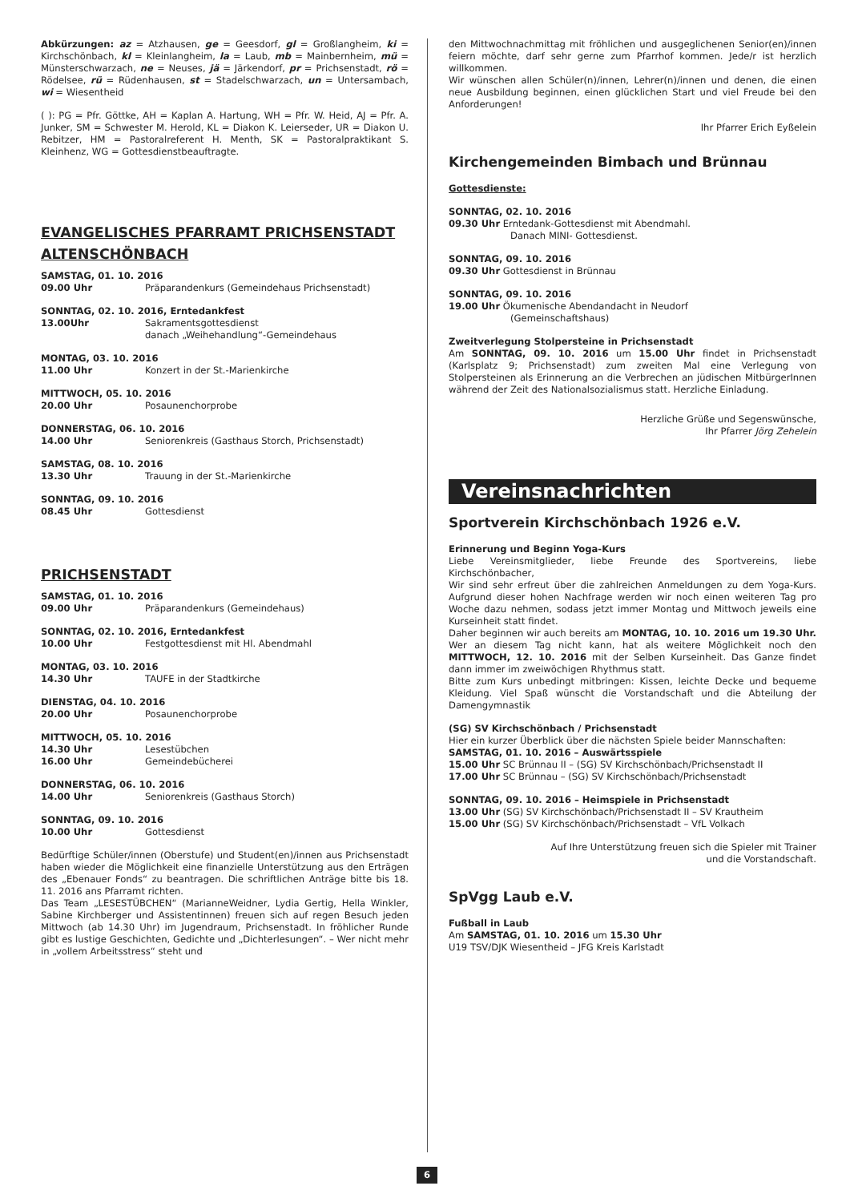Abkürzungen: az = Atzhausen, ge = Geesdorf, gl = Großlangheim, ki = Kirchschönbach, kl = Kleinlangheim, la = Laub, mb = Mainbernheim, mü = Münsterschwarzach, ne = Neuses, jä = Järkendorf, pr = Prichsenstadt, rö = Rödelsee, rü = Rüdenhausen, st = Stadelschwarzach, un = Untersambach, wi = Wiesentheid
( ): PG = Pfr. Göttke, AH = Kaplan A. Hartung, WH = Pfr. W. Heid, AJ = Pfr. A. Junker, SM = Schwester M. Herold, KL = Diakon K. Leierseder, UR = Diakon U. Rebitzer, HM = Pastoralreferent H. Menth, SK = Pastoralpraktikant S. Kleinhenz, WG = Gottesdienstbeauftragte.
EVANGELISCHES PFARRAMT PRICHSENSTADT
ALTENSCHÖNBACH
SAMSTAG, 01. 10. 2016
09.00 Uhr Präparandenkurs (Gemeindehaus Prichsenstadt)
SONNTAG, 02. 10. 2016, Erntedankfest
13.00Uhr Sakramentsgottesdienst
danach „Weihehandlung“-Gemeindehaus
MONTAG, 03. 10. 2016
11.00 Uhr Konzert in der St.-Marienkirche
MITTWOCH, 05. 10. 2016
20.00 Uhr Posaunenchorprobe
DONNERSTAG, 06. 10. 2016
14.00 Uhr Seniorenkreis (Gasthaus Storch, Prichsenstadt)
SAMSTAG, 08. 10. 2016
13.30 Uhr Trauung in der St.-Marienkirche
SONNTAG, 09. 10. 2016
08.45 Uhr Gottesdienst
PRICHSENSTADT
SAMSTAG, 01. 10. 2016
09.00 Uhr Präparandenkurs (Gemeindehaus)
SONNTAG, 02. 10. 2016, Erntedankfest
10.00 Uhr Festgottesdienst mit Hl. Abendmahl
MONTAG, 03. 10. 2016
14.30 Uhr TAUFE in der Stadtkirche
DIENSTAG, 04. 10. 2016
20.00 Uhr Posaunenchorprobe
MITTWOCH, 05. 10. 2016
14.30 Uhr Lesestübchen
16.00 Uhr Gemeindebücherei
DONNERSTAG, 06. 10. 2016
14.00 Uhr Seniorenkreis (Gasthaus Storch)
SONNTAG, 09. 10. 2016
10.00 Uhr Gottesdienst
Bedürftige Schüler/innen (Oberstufe) und Student(en)/innen aus Prichsenstadt haben wieder die Möglichkeit eine finanzielle Unterstützung aus den Erträgen des „Ebenauer Fonds“ zu beantragen. Die schriftlichen Anträge bitte bis 18. 11. 2016 ans Pfarramt richten.
Das Team „LESESTÜBCHEN“ (MarianneWeidner, Lydia Gertig, Hella Winkler, Sabine Kirchberger und Assistentinnen) freuen sich auf regen Besuch jeden Mittwoch (ab 14.30 Uhr) im Jugendraum, Prichsenstadt. In fröhlicher Runde gibt es lustige Geschichten, Gedichte und „Dichterlesungen“. – Wer nicht mehr in „vollem Arbeitsstress“ steht und
den Mittwochnachmittag mit fröhlichen und ausgeglichenen Senior(en)/innen feiern möchte, darf sehr gerne zum Pfarrhof kommen. Jede/r ist herzlich willkommen.
Wir wünschen allen Schüler(n)/innen, Lehrer(n)/innen und denen, die einen neue Ausbildung beginnen, einen glücklichen Start und viel Freude bei den Anforderungen!
Ihr Pfarrer Erich Eyßelein
Kirchengemeinden Bimbach und Brünnau
Gottesdienste:
SONNTAG, 02. 10. 2016
09.30 Uhr Erntedank-Gottesdienst mit Abendmahl.
Danach MINI- Gottesdienst.
SONNTAG, 09. 10. 2016
09.30 Uhr Gottesdienst in Brünnau
SONNTAG, 09. 10. 2016
19.00 Uhr Ökumenische Abendandacht in Neudorf
(Gemeinschaftshaus)
Zweitverlegung Stolpersteine in Prichsenstadt
Am SONNTAG, 09. 10. 2016 um 15.00 Uhr findet in Prichsenstadt (Karlsplatz 9; Prichsenstadt) zum zweiten Mal eine Verlegung von Stolpersteinen als Erinnerung an die Verbrechen an jüdischen MitbürgerInnen während der Zeit des Nationalsozialismus statt. Herzliche Einladung.
Herzliche Grüße und Segenswünsche,
Ihr Pfarrer Jörg Zehelein
Vereinsnachrichten
Sportverein Kirchschönbach 1926 e.V.
Erinnerung und Beginn Yoga-Kurs
Liebe Vereinsmitglieder, liebe Freunde des Sportvereins, liebe Kirchschönbacher,
Wir sind sehr erfreut über die zahlreichen Anmeldungen zu dem Yoga-Kurs. Aufgrund dieser hohen Nachfrage werden wir noch einen weiteren Tag pro Woche dazu nehmen, sodass jetzt immer Montag und Mittwoch jeweils eine Kurseinheit statt findet.
Daher beginnen wir auch bereits am MONTAG, 10. 10. 2016 um 19.30 Uhr. Wer an diesem Tag nicht kann, hat als weitere Möglichkeit noch den MITTWOCH, 12. 10. 2016 mit der Selben Kurseinheit. Das Ganze findet dann immer im zweiwöchigen Rhythmus statt.
Bitte zum Kurs unbedingt mitbringen: Kissen, leichte Decke und bequeme Kleidung. Viel Spaß wünscht die Vorstandschaft und die Abteilung der Damengymnastik
(SG) SV Kirchschönbach / Prichsenstadt
Hier ein kurzer Überblick über die nächsten Spiele beider Mannschaften:
SAMSTAG, 01. 10. 2016 – Auswärtsspiele
15.00 Uhr SC Brünnau II – (SG) SV Kirchschönbach/Prichsenstadt II
17.00 Uhr SC Brünnau – (SG) SV Kirchschönbach/Prichsenstadt
SONNTAG, 09. 10. 2016 – Heimspiele in Prichsenstadt
13.00 Uhr (SG) SV Kirchschönbach/Prichsenstadt II – SV Krautheim
15.00 Uhr (SG) SV Kirchschönbach/Prichsenstadt – VfL Volkach
Auf Ihre Unterstützung freuen sich die Spieler mit Trainer
und die Vorstandschaft.
SpVgg Laub e.V.
Fußball in Laub
Am SAMSTAG, 01. 10. 2016 um 15.30 Uhr
U19 TSV/DJK Wiesentheid – JFG Kreis Karlstadt
6